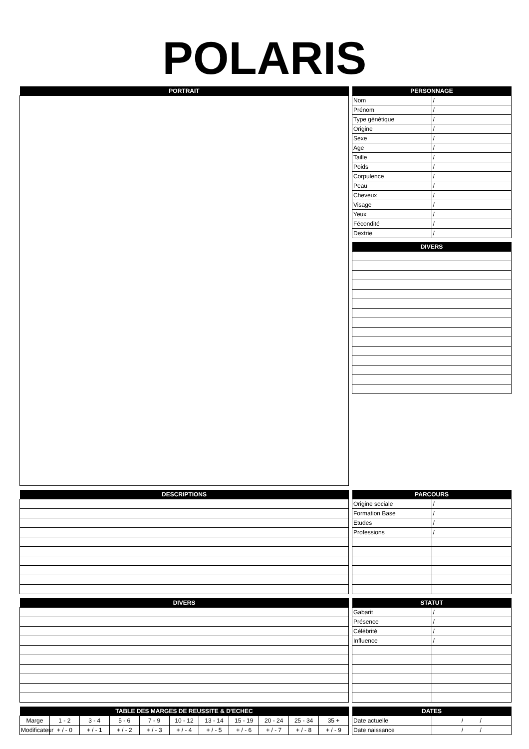POLARIS
| PORTRAIT |
| --- |
| PERSONNAGE | |
| --- | --- |
| Nom | / |
| Prénom | / |
| Type génétique | / |
| Origine | / |
| Sexe | / |
| Age | / |
| Taille | / |
| Poids | / |
| Corpulence | / |
| Peau | / |
| Cheveux | / |
| Visage | / |
| Yeux | / |
| Fécondité | / |
| Dextrie | / |
| DIVERS |
| --- |
| DESCRIPTIONS |
| --- |
| PARCOURS | |
| --- | --- |
| Origine sociale | / |
| Formation Base | / |
| Etudes | / |
| Professions | / |
| DIVERS |
| --- |
| STATUT | |
| --- | --- |
| Gabarit | / |
| Présence | / |
| Célébrité | / |
| Influence | / |
| TABLE DES MARGES DE REUSSITE & D'ECHEC | | | | | | | | | | |
| --- | --- | --- | --- | --- | --- | --- | --- | --- | --- | --- |
| Marge | 1 - 2 | 3 - 4 | 5 - 6 | 7 - 9 | 10 - 12 | 13 - 14 | 15 - 19 | 20 - 24 | 25 - 34 | 35 + |
| Modificateur | + / - 0 | + / - 1 | + / - 2 | + / - 3 | + / - 4 | + / - 5 | + / - 6 | + / - 7 | + / - 8 | + / - 9 |
| DATES | |
| --- | --- |
| Date actuelle | / / |
| Date naissance | / / |